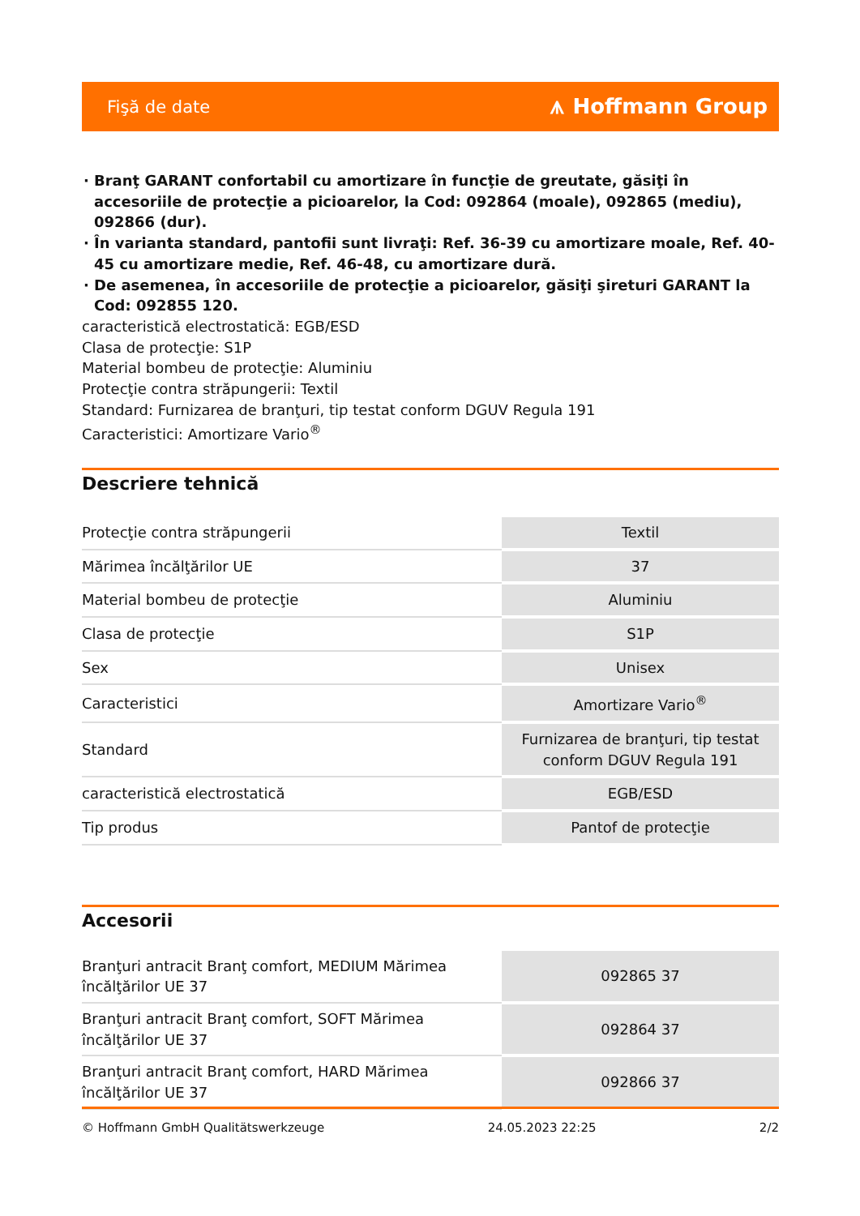Fişă de date ⩚ Hoffmann Group
Branţ GARANT confortabil cu amortizare în funcţie de greutate, găsiţi în accesoriile de protecţie a picioarelor, la Cod: 092864 (moale), 092865 (mediu), 092866 (dur).
În varianta standard, pantofii sunt livraţi: Ref. 36-39 cu amortizare moale, Ref. 40-45 cu amortizare medie, Ref. 46-48, cu amortizare dură.
De asemenea, în accesoriile de protecţie a picioarelor, găsiţi şireturi GARANT la Cod: 092855 120.
caracteristică electrostatică: EGB/ESD
Clasa de protecţie: S1P
Material bombeu de protecţie: Aluminiu
Protecţie contra străpungerii: Textil
Standard: Furnizarea de branţuri, tip testat conform DGUV Regula 191
Caracteristici: Amortizare Vario<sup>®</sup>
Descriere tehnică
| Protecţie contra străpungerii | Textil |
| Mărimea încălţărilor UE | 37 |
| Material bombeu de protecţie | Aluminiu |
| Clasa de protecţie | S1P |
| Sex | Unisex |
| Caracteristici | Amortizare Vario<sup>®</sup> |
| Standard | Furnizarea de branţuri, tip testat conform DGUV Regula 191 |
| caracteristică electrostatică | EGB/ESD |
| Tip produs | Pantof de protecţie |
Accesorii
| Branţuri antracit Branţ comfort, MEDIUM Mărimea încălţărilor UE 37 | 092865 37 |
| Branţuri antracit Branţ comfort, SOFT Mărimea încălţărilor UE 37 | 092864 37 |
| Branţuri antracit Branţ comfort, HARD Mărimea încălţărilor UE 37 | 092866 37 |
© Hoffmann GmbH Qualitätswerkzeuge 24.05.2023 22:25 2/2